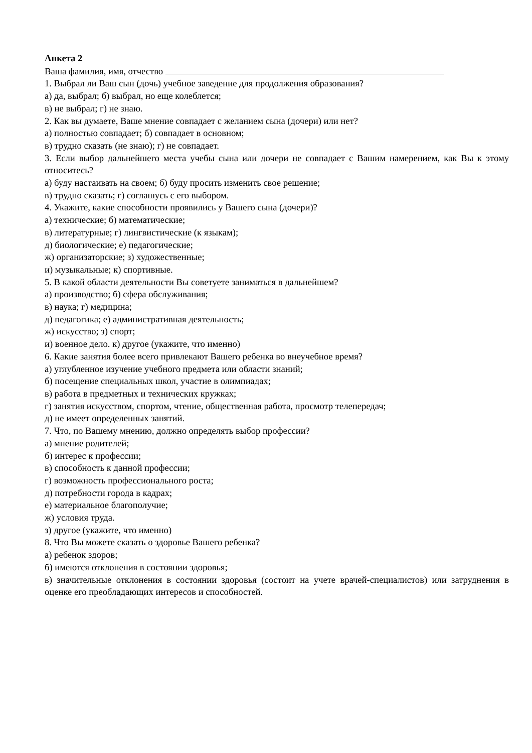Анкета 2
Ваша фамилия, имя, отчество
1. Выбрал ли Ваш сын (дочь) учебное заведение для продолжения образования?
а) да, выбрал; б) выбрал, но еще колеблется;
в) не выбрал; г) не знаю.
2. Как вы думаете, Ваше мнение совпадает с желанием сына (дочери) или нет?
а) полностью совпадает; б) совпадает в основном;
в) трудно сказать (не знаю); г) не совпадает.
3. Если выбор дальнейшего места учебы сына или дочери не совпадает с Вашим намерением, как Вы к этому относитесь?
а) буду настаивать на своем; б) буду просить изменить свое решение;
в) трудно сказать; г) соглашусь с его выбором.
4. Укажите, какие способности проявились у Вашего сына (дочери)?
а) технические; б) математические;
в) литературные; г) лингвистические (к языкам);
д) биологические; е) педагогические;
ж) организаторские; з) художественные;
и) музыкальные; к) спортивные.
5. В какой области деятельности Вы советуете заниматься в дальнейшем?
а) производство; б) сфера обслуживания;
в) наука; г) медицина;
д) педагогика; е) административная деятельность;
ж) искусство; з) спорт;
и) военное дело. к) другое (укажите, что именно)
6. Какие занятия более всего привлекают Вашего ребенка во внеучебное время?
а) углубленное изучение учебного предмета или области знаний;
б) посещение специальных школ, участие в олимпиадах;
в) работа в предметных и технических кружках;
г) занятия искусством, спортом, чтение, общественная работа, просмотр телепередач;
д) не имеет определенных занятий.
7. Что, по Вашему мнению, должно определять выбор профессии?
а) мнение родителей;
б) интерес к профессии;
в) способность к данной профессии;
г) возможность профессионального роста;
д) потребности города в кадрах;
е) материальное благополучие;
ж) условия труда.
з) другое (укажите, что именно)
8. Что Вы можете сказать о здоровье Вашего ребенка?
а) ребенок здоров;
б) имеются отклонения в состоянии здоровья;
в) значительные отклонения в состоянии здоровья (состоит на учете врачей-специалистов) или затруднения в оценке его преобладающих интересов и способностей.